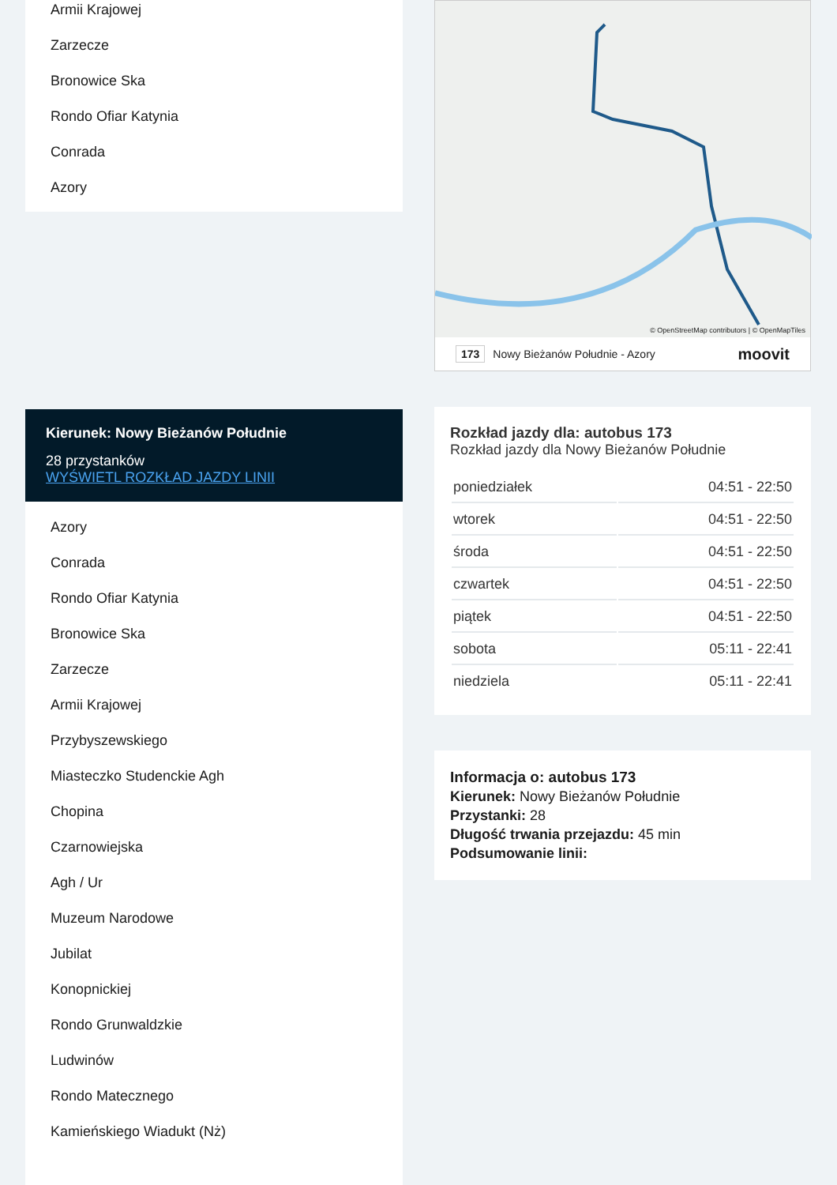Armii Krajowej
Zarzecze
Bronowice Ska
Rondo Ofiar Katynia
Conrada
Azory
Kierunek: Nowy Bieżanów Południe
28 przystanków
WYŚWIETL ROZKŁAD JAZDY LINII
Azory
Conrada
Rondo Ofiar Katynia
Bronowice Ska
Zarzecze
Armii Krajowej
Przybyszewskiego
Miasteczko Studenckie Agh
Chopina
Czarnowiejska
Agh / Ur
Muzeum Narodowe
Jubilat
Konopnickiej
Rondo Grunwaldzkie
Ludwinów
Rondo Matecznego
Kamieńskiego Wiadukt (Nż)
© OpenStreetMap contributors | © OpenMapTiles
173 Nowy Bieżanów Południe - Azory moovit
Rozkład jazdy dla: autobus 173
Rozkład jazdy dla Nowy Bieżanów Południe
| poniedziałek | 04:51 - 22:50 |
| wtorek | 04:51 - 22:50 |
| środa | 04:51 - 22:50 |
| czwartek | 04:51 - 22:50 |
| piątek | 04:51 - 22:50 |
| sobota | 05:11 - 22:41 |
| niedziela | 05:11 - 22:41 |
Informacja o: autobus 173
Kierunek: Nowy Bieżanów Południe
Przystanki: 28
Długość trwania przejazdu: 45 min
Podsumowanie linii: